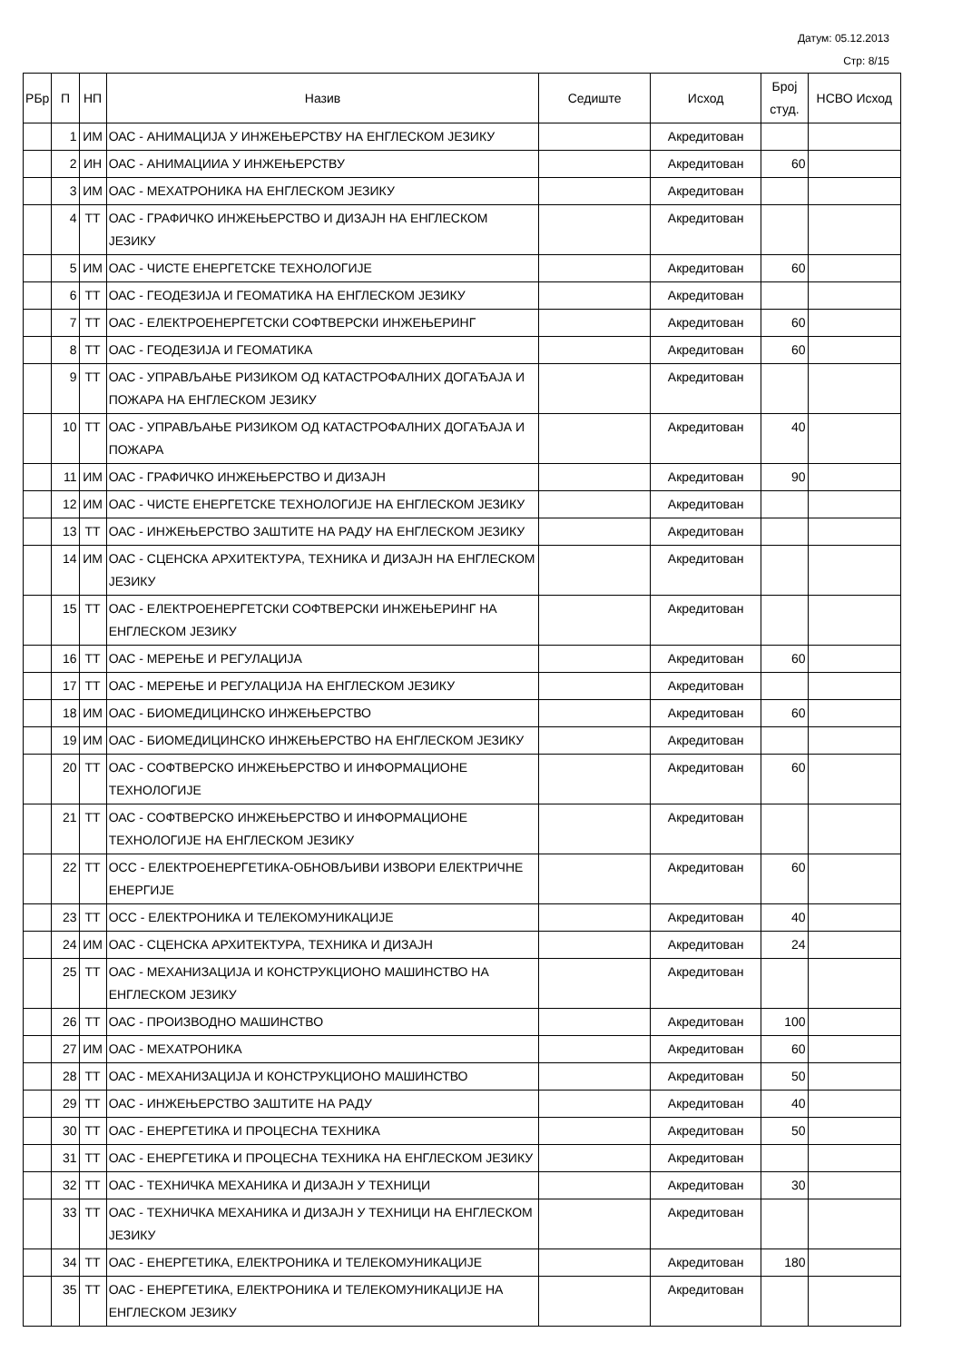Датум: 05.12.2013
Стр: 8/15
| РБр | П | НП | Назив | Седиште | Исход | Број студ. | НСВО Исход |
| --- | --- | --- | --- | --- | --- | --- | --- |
| | 1 | ИМ | ОАС - АНИМАЦИЈА У ИНЖЕЊЕРСТВУ НА ЕНГЛЕСКОМ ЈЕЗИКУ | | Акредитован | | |
| | 2 | ИН | ОАС - АНИМАЦИИА У ИНЖЕЊЕРСТВУ | | Акредитован | 60 | |
| | 3 | ИМ | ОАС - МЕХАТРОНИКА НА ЕНГЛЕСКОМ ЈЕЗИКУ | | Акредитован | | |
| | 4 | ТТ | ОАС - ГРАФИЧКО ИНЖЕЊЕРСТВО И ДИЗАЈН НА ЕНГЛЕСКОМ ЈЕЗИКУ | | Акредитован | | |
| | 5 | ИМ | ОАС - ЧИСТЕ ЕНЕРГЕТСКЕ ТЕХНОЛОГИЈЕ | | Акредитован | 60 | |
| | 6 | ТТ | ОАС - ГЕОДЕЗИЈА И ГЕОМАТИКА НА ЕНГЛЕСКОМ ЈЕЗИКУ | | Акредитован | | |
| | 7 | ТТ | ОАС - ЕЛЕКТРОЕНЕРГЕТСКИ СОФТВЕРСКИ ИНЖЕЊЕРИНГ | | Акредитован | 60 | |
| | 8 | ТТ | ОАС - ГЕОДЕЗИЈА И ГЕОМАТИКА | | Акредитован | 60 | |
| | 9 | ТТ | ОАС - УПРАВЉАЊЕ РИЗИКОМ ОД КАТАСТРОФАЛНИХ ДОГАЂАЈА И ПОЖАРА НА ЕНГЛЕСКОМ ЈЕЗИКУ | | Акредитован | | |
| | 10 | ТТ | ОАС - УПРАВЉАЊЕ РИЗИКОМ ОД КАТАСТРОФАЛНИХ ДОГАЂАЈА И ПОЖАРА | | Акредитован | 40 | |
| | 11 | ИМ | ОАС - ГРАФИЧКО ИНЖЕЊЕРСТВО И ДИЗАЈН | | Акредитован | 90 | |
| | 12 | ИМ | ОАС - ЧИСТЕ ЕНЕРГЕТСКЕ ТЕХНОЛОГИЈЕ НА ЕНГЛЕСКОМ ЈЕЗИКУ | | Акредитован | | |
| | 13 | ТТ | ОАС - ИНЖЕЊЕРСТВО ЗАШТИТЕ НА РАДУ НА ЕНГЛЕСКОМ ЈЕЗИКУ | | Акредитован | | |
| | 14 | ИМ | ОАС - СЦЕНСКА АРХИТЕКТУРА, ТЕХНИКА И ДИЗАЈН НА ЕНГЛЕСКОМ ЈЕЗИКУ | | Акредитован | | |
| | 15 | ТТ | ОАС - ЕЛЕКТРОЕНЕРГЕТСКИ СОФТВЕРСКИ ИНЖЕЊЕРИНГ НА ЕНГЛЕСКОМ ЈЕЗИКУ | | Акредитован | | |
| | 16 | ТТ | ОАС - МЕРЕЊЕ И РЕГУЛАЦИЈА | | Акредитован | 60 | |
| | 17 | ТТ | ОАС - МЕРЕЊЕ И РЕГУЛАЦИЈА НА ЕНГЛЕСКОМ ЈЕЗИКУ | | Акредитован | | |
| | 18 | ИМ | ОАС - БИОМЕДИЦИНСКО ИНЖЕЊЕРСТВО | | Акредитован | 60 | |
| | 19 | ИМ | ОАС - БИОМЕДИЦИНСКО ИНЖЕЊЕРСТВО НА ЕНГЛЕСКОМ ЈЕЗИКУ | | Акредитован | | |
| | 20 | ТТ | ОАС - СОФТВЕРСКО ИНЖЕЊЕРСТВО И ИНФОРМАЦИОНЕ ТЕХНОЛОГИЈЕ | | Акредитован | 60 | |
| | 21 | ТТ | ОАС - СОФТВЕРСКО ИНЖЕЊЕРСТВО И ИНФОРМАЦИОНЕ ТЕХНОЛОГИЈЕ НА ЕНГЛЕСКОМ ЈЕЗИКУ | | Акредитован | | |
| | 22 | ТТ | ОСС - ЕЛЕКТРОЕНЕРГЕТИКА-ОБНОВЉИВИ ИЗВОРИ ЕЛЕКТРИЧНЕ ЕНЕРГИЈЕ | | Акредитован | 60 | |
| | 23 | ТТ | ОСС - ЕЛЕКТРОНИКА И ТЕЛЕКОМУНИКАЦИЈЕ | | Акредитован | 40 | |
| | 24 | ИМ | ОАС - СЦЕНСКА АРХИТЕКТУРА, ТЕХНИКА И ДИЗАЈН | | Акредитован | 24 | |
| | 25 | ТТ | ОАС - МЕХАНИЗАЦИЈА И КОНСТРУКЦИОНО МАШИНСТВО НА ЕНГЛЕСКОМ ЈЕЗИКУ | | Акредитован | | |
| | 26 | ТТ | ОАС - ПРОИЗВОДНО МАШИНСТВО | | Акредитован | 100 | |
| | 27 | ИМ | ОАС - МЕХАТРОНИКА | | Акредитован | 60 | |
| | 28 | ТТ | ОАС - МЕХАНИЗАЦИЈА И КОНСТРУКЦИОНО МАШИНСТВО | | Акредитован | 50 | |
| | 29 | ТТ | ОАС - ИНЖЕЊЕРСТВО ЗАШТИТЕ НА РАДУ | | Акредитован | 40 | |
| | 30 | ТТ | ОАС - ЕНЕРГЕТИКА И ПРОЦЕСНА ТЕХНИКА | | Акредитован | 50 | |
| | 31 | ТТ | ОАС - ЕНЕРГЕТИКА И ПРОЦЕСНА ТЕХНИКА НА ЕНГЛЕСКОМ ЈЕЗИКУ | | Акредитован | | |
| | 32 | ТТ | ОАС - ТЕХНИЧКА МЕХАНИКА И ДИЗАЈН У ТЕХНИЦИ | | Акредитован | 30 | |
| | 33 | ТТ | ОАС - ТЕХНИЧКА МЕХАНИКА И ДИЗАЈН У ТЕХНИЦИ НА ЕНГЛЕСКОМ ЈЕЗИКУ | | Акредитован | | |
| | 34 | ТТ | ОАС - ЕНЕРГЕТИКА, ЕЛЕКТРОНИКА И ТЕЛЕКОМУНИКАЦИЈЕ | | Акредитован | 180 | |
| | 35 | ТТ | ОАС - ЕНЕРГЕТИКА, ЕЛЕКТРОНИКА И ТЕЛЕКОМУНИКАЦИЈЕ НА ЕНГЛЕСКОМ ЈЕЗИКУ | | Акредитован | | |